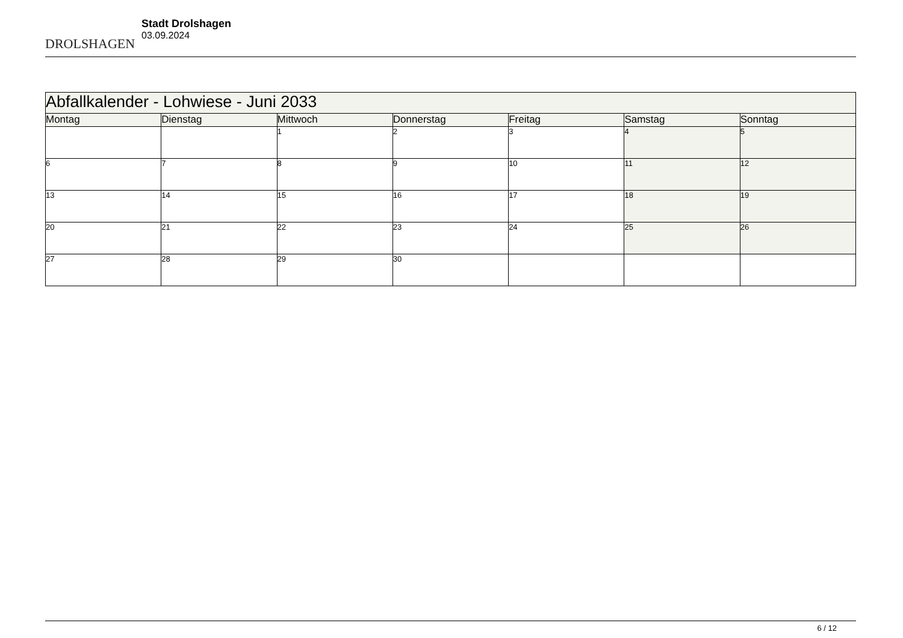DROLSHAGEN
Stadt Drolshagen
03.09.2024
| Abfallkalender - Lohwiese - Juni 2033 | | | | | | |
| Montag | Dienstag | Mittwoch | Donnerstag | Freitag | Samstag | Sonntag |
| | | 1 | 2 | 3 | 4 | 5 |
| 6 | 7 | 8 | 9 | 10 | 11 | 12 |
| 13 | 14 | 15 | 16 | 17 | 18 | 19 |
| 20 | 21 | 22 | 23 | 24 | 25 | 26 |
| 27 | 28 | 29 | 30 | | | |
6 / 12